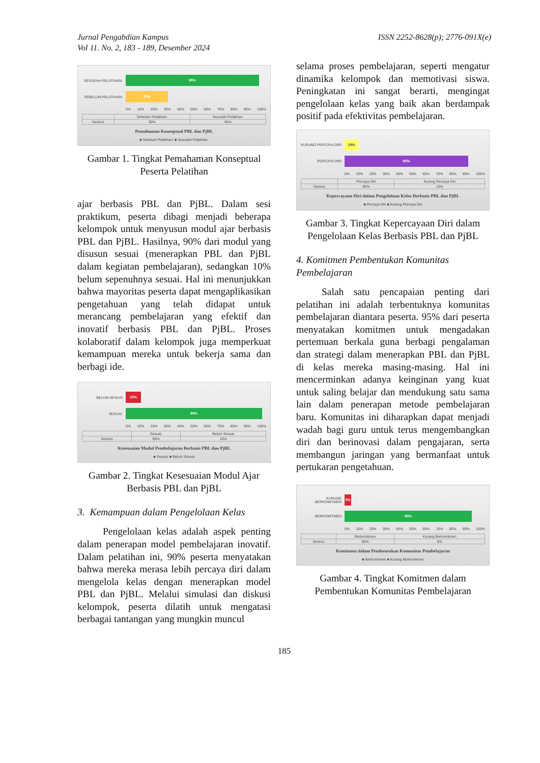Jurnal Pengabdian Kampus
Vol 11. No. 2, 183 - 189, Desember 2024
ISSN 2252-8628(p); 2776-091X(e)
SESUDAH PELATIHAN:
95%
SEBELUM PELATIHAN:
30%
0% 10% 20% 30% 40% 50% 60% 70% 80% 90% 100%
| | Sebelum Pelatihan: | Sesudah Pelatihan: |
| --- | --- | --- |
| Series1 | 30% | 95% |
Pemahaman Konseptual PBL dan PjBL
■ Sebelum Pelatihan: ■ Sesudah Pelatihan:
Gambar 1. Tingkat Pemahaman Konseptual Peserta Pelatihan
ajar berbasis PBL dan PjBL. Dalam sesi praktikum, peserta dibagi menjadi beberapa kelompok untuk menyusun modul ajar berbasis PBL dan PjBL. Hasilnya, 90% dari modul yang disusun sesuai (menerapkan PBL dan PjBL dalam kegiatan pembelajaran), sedangkan 10% belum sepenuhnya sesuai. Hal ini menunjukkan bahwa mayoritas peserta dapat mengaplikasikan pengetahuan yang telah didapat untuk merancang pembelajaran yang efektif dan inovatif berbasis PBL dan PjBL. Proses kolaboratif dalam kelompok juga memperkuat kemampuan mereka untuk bekerja sama dan berbagi ide.
BELUM SESUAI
10%
SESUAI:
90%
0% 10% 20% 30% 40% 50% 60% 70% 80% 90% 100%
| | Sesuai: | Belum Sesuai |
| --- | --- | --- |
| Series1 | 90% | 10% |
Kesesuaian Modul Pembelajaran Berbasis PBL dan PjBL
■ Sesuai: ■ Belum Sesuai
Gambar 2. Tingkat Kesesuaian Modul Ajar Berbasis PBL dan PjBL
3. Kemampuan dalam Pengelolaan Kelas
Pengelolaan kelas adalah aspek penting dalam penerapan model pembelajaran inovatif. Dalam pelatihan ini, 90% peserta menyatakan bahwa mereka merasa lebih percaya diri dalam mengelola kelas dengan menerapkan model PBL dan PjBL. Melalui simulasi dan diskusi kelompok, peserta dilatih untuk mengatasi berbagai tantangan yang mungkin muncul
selama proses pembelajaran, seperti mengatur dinamika kelompok dan memotivasi siswa. Peningkatan ini sangat berarti, mengingat pengelolaan kelas yang baik akan berdampak positif pada efektivitas pembelajaran.
KURANG PERCAYA DIRI
10%
PERCAYA DIRI
90%
0% 10% 20% 30% 40% 50% 60% 70% 80% 90% 100%
| | Percaya Diri | Kurang Percaya Diri |
| --- | --- | --- |
| Series1 | 90% | 10% |
Kepercayaan Diri dalam Pengelolaan Kelas Berbasis PBL dan PjBL
■ Percaya Diri ■ Kurang Percaya Diri
Gambar 3. Tingkat Kepercayaan Diri dalam Pengelolaan Kelas Berbasis PBL dan PjBL
4. Komitmen Pembentukan Komunitas Pembelajaran
Salah satu pencapaian penting dari pelatihan ini adalah terbentuknya komunitas pembelajaran diantara peserta. 95% dari peserta menyatakan komitmen untuk mengadakan pertemuan berkala guna berbagi pengalaman dan strategi dalam menerapkan PBL dan PjBL di kelas mereka masing-masing. Hal ini mencerminkan adanya keinginan yang kuat untuk saling belajar dan mendukung satu sama lain dalam penerapan metode pembelajaran baru. Komunitas ini diharapkan dapat menjadi wadah bagi guru untuk terus mengembangkan diri dan berinovasi dalam pengajaran, serta membangun jaringan yang bermanfaat untuk pertukaran pengetahuan.
KURANG BERKOMITMEN
5%
BERKOMITMEN
95%
0% 10% 20% 30% 40% 50% 60% 70% 80% 90% 100%
| | Berkomitmen | Kurang Berkomitmen |
| --- | --- | --- |
| Series1 | 95% | 5% |
Komitmen dalam Pembentukan Komunitas Pembelajaran
■ Berkomitmen ■ Kurang Berkomitmen
Gambar 4. Tingkat Komitmen dalam Pembentukan Komunitas Pembelajaran
185